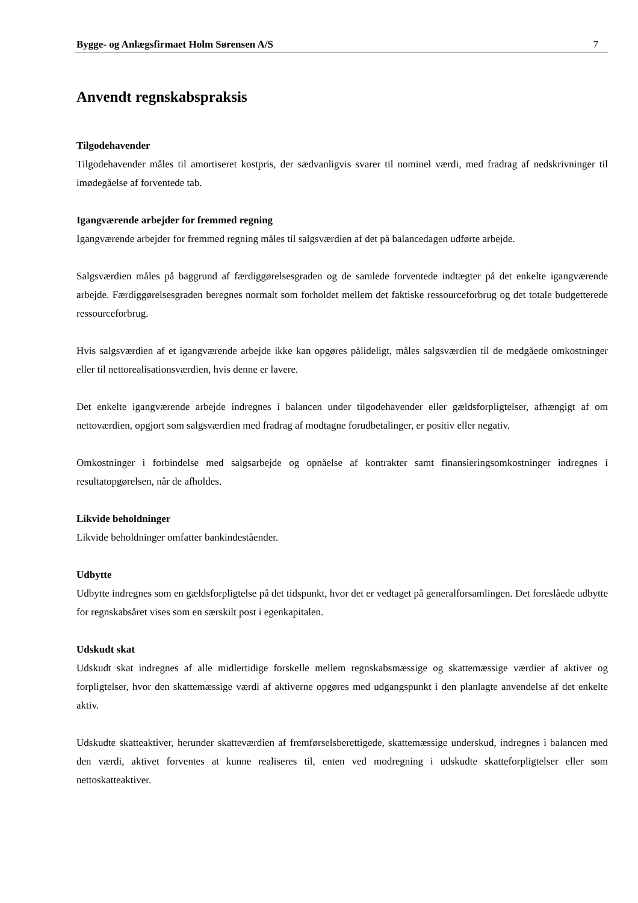Bygge- og Anlægsfirmaet Holm Sørensen A/S 7
Anvendt regnskabspraksis
Tilgodehavender
Tilgodehavender måles til amortiseret kostpris, der sædvanligvis svarer til nominel værdi, med fradrag af nedskrivninger til imødegåelse af forventede tab.
Igangværende arbejder for fremmed regning
Igangværende arbejder for fremmed regning måles til salgsværdien af det på balancedagen udførte arbejde.
Salgsværdien måles på baggrund af færdiggørelsesgraden og de samlede forventede indtægter på det enkelte igangværende arbejde. Færdiggørelsesgraden beregnes normalt som forholdet mellem det faktiske ressourceforbrug og det totale budgetterede ressourceforbrug.
Hvis salgsværdien af et igangværende arbejde ikke kan opgøres pålideligt, måles salgsværdien til de medgåede omkostninger eller til nettorealisationsværdien, hvis denne er lavere.
Det enkelte igangværende arbejde indregnes i balancen under tilgodehavender eller gældsforpligtelser, afhængigt af om nettoværdien, opgjort som salgsværdien med fradrag af modtagne forudbetalinger, er positiv eller negativ.
Omkostninger i forbindelse med salgsarbejde og opnåelse af kontrakter samt finansieringsomkostninger indregnes i resultatopgørelsen, når de afholdes.
Likvide beholdninger
Likvide beholdninger omfatter bankindeståender.
Udbytte
Udbytte indregnes som en gældsforpligtelse på det tidspunkt, hvor det er vedtaget på generalforsamlingen. Det foreslåede udbytte for regnskabsåret vises som en særskilt post i egenkapitalen.
Udskudt skat
Udskudt skat indregnes af alle midlertidige forskelle mellem regnskabsmæssige og skattemæssige værdier af aktiver og forpligtelser, hvor den skattemæssige værdi af aktiverne opgøres med udgangspunkt i den planlagte anvendelse af det enkelte aktiv.
Udskudte skatteaktiver, herunder skatteværdien af fremførselsberettigede, skattemæssige underskud, indregnes i balancen med den værdi, aktivet forventes at kunne realiseres til, enten ved modregning i udskudte skatteforpligtelser eller som nettoskatteaktiver.